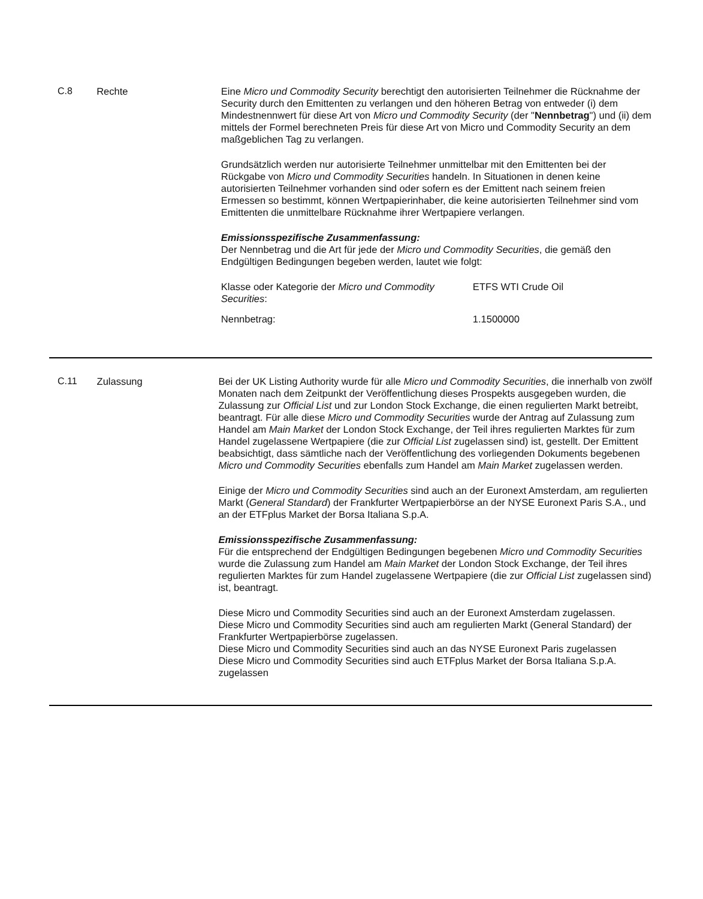C.8 Rechte Eine Micro und Commodity Security berechtigt den autorisierten Teilnehmer die Rücknahme der Security durch den Emittenten zu verlangen und den höheren Betrag von entweder (i) dem Mindestnennwert für diese Art von Micro und Commodity Security (der "Nennbetrag") und (ii) dem mittels der Formel berechneten Preis für diese Art von Micro und Commodity Security an dem maßgeblichen Tag zu verlangen.
Grundsätzlich werden nur autorisierte Teilnehmer unmittelbar mit den Emittenten bei der Rückgabe von Micro und Commodity Securities handeln. In Situationen in denen keine autorisierten Teilnehmer vorhanden sind oder sofern es der Emittent nach seinem freien Ermessen so bestimmt, können Wertpapierinhaber, die keine autorisierten Teilnehmer sind vom Emittenten die unmittelbare Rücknahme ihrer Wertpapiere verlangen.
Emissionsspezifische Zusammenfassung:
Der Nennbetrag und die Art für jede der Micro und Commodity Securities, die gemäß den Endgültigen Bedingungen begeben werden, lautet wie folgt:
| Klasse oder Kategorie der Micro und Commodity Securities : | ETFS WTI Crude Oil |
| Nennbetrag: | 1.1500000 |
C.11 Zulassung Bei der UK Listing Authority wurde für alle Micro und Commodity Securities, die innerhalb von zwölf Monaten nach dem Zeitpunkt der Veröffentlichung dieses Prospekts ausgegeben wurden, die Zulassung zur Official List und zur London Stock Exchange, die einen regulierten Markt betreibt, beantragt. Für alle diese Micro und Commodity Securities wurde der Antrag auf Zulassung zum Handel am Main Market der London Stock Exchange, der Teil ihres regulierten Marktes für zum Handel zugelassene Wertpapiere (die zur Official List zugelassen sind) ist, gestellt. Der Emittent beabsichtigt, dass sämtliche nach der Veröffentlichung des vorliegenden Dokuments begebenen Micro und Commodity Securities ebenfalls zum Handel am Main Market zugelassen werden.
Einige der Micro und Commodity Securities sind auch an der Euronext Amsterdam, am regulierten Markt (General Standard) der Frankfurter Wertpapierbörse an der NYSE Euronext Paris S.A., und an der ETFplus Market der Borsa Italiana S.p.A.
Emissionsspezifische Zusammenfassung:
Für die entsprechend der Endgültigen Bedingungen begebenen Micro und Commodity Securities wurde die Zulassung zum Handel am Main Market der London Stock Exchange, der Teil ihres regulierten Marktes für zum Handel zugelassene Wertpapiere (die zur Official List zugelassen sind) ist, beantragt.
Diese Micro und Commodity Securities sind auch an der Euronext Amsterdam zugelassen.
Diese Micro und Commodity Securities sind auch am regulierten Markt (General Standard) der Frankfurter Wertpapierbörse zugelassen.
Diese Micro und Commodity Securities sind auch an das NYSE Euronext Paris zugelassen
Diese Micro und Commodity Securities sind auch ETFplus Market der Borsa Italiana S.p.A. zugelassen